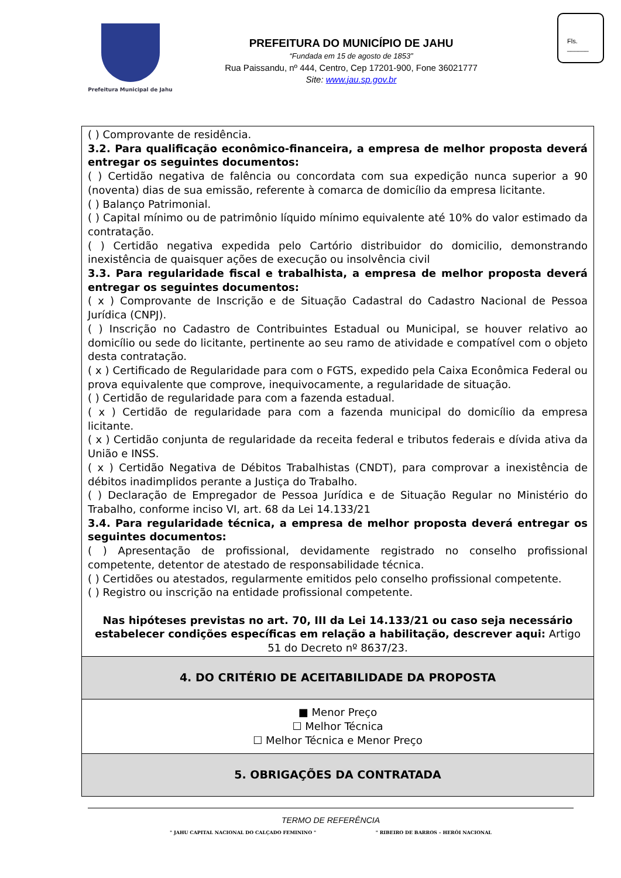Prefeitura Municipal de Jahu
PREFEITURA DO MUNICÍPIO DE JAHU
“Fundada em 15 de agosto de 1853”
Rua Paissandu, nº 444, Centro, Cep 17201-900, Fone 36021777
Site: www.jau.sp.gov.br
Fls.
______
| ( ) Comprovante de residência. 3.2. Para qualificação econômico-financeira, a empresa de melhor proposta deverá entregar os seguintes documentos: ( ) Certidão negativa de falência ou concordata com sua expedição nunca superior a 90 (noventa) dias de sua emissão, referente à comarca de domicílio da empresa licitante. ( ) Balanço Patrimonial. ( ) Capital mínimo ou de patrimônio líquido mínimo equivalente até 10% do valor estimado da contratação. ( ) Certidão negativa expedida pelo Cartório distribuidor do domicilio, demonstrando inexistência de quaisquer ações de execução ou insolvência civil 3.3. Para regularidade fiscal e trabalhista, a empresa de melhor proposta deverá entregar os seguintes documentos: ( x ) Comprovante de Inscrição e de Situação Cadastral do Cadastro Nacional de Pessoa Jurídica (CNPJ). ( ) Inscrição no Cadastro de Contribuintes Estadual ou Municipal, se houver relativo ao domicílio ou sede do licitante, pertinente ao seu ramo de atividade e compatível com o objeto desta contratação. ( x ) Certificado de Regularidade para com o FGTS, expedido pela Caixa Econômica Federal ou prova equivalente que comprove, inequivocamente, a regularidade de situação. ( ) Certidão de regularidade para com a fazenda estadual. ( x ) Certidão de regularidade para com a fazenda municipal do domicílio da empresa licitante. ( x ) Certidão conjunta de regularidade da receita federal e tributos federais e dívida ativa da União e INSS. ( x ) Certidão Negativa de Débitos Trabalhistas (CNDT), para comprovar a inexistência de débitos inadimplidos perante a Justiça do Trabalho. ( ) Declaração de Empregador de Pessoa Jurídica e de Situação Regular no Ministério do Trabalho, conforme inciso VI, art. 68 da Lei 14.133/21 3.4. Para regularidade técnica, a empresa de melhor proposta deverá entregar os seguintes documentos: ( ) Apresentação de profissional, devidamente registrado no conselho profissional competente, detentor de atestado de responsabilidade técnica. ( ) Certidões ou atestados, regularmente emitidos pelo conselho profissional competente. ( ) Registro ou inscrição na entidade profissional competente. Nas hipóteses previstas no art. 70, III da Lei 14.133/21 ou caso seja necessário estabelecer condições específicas em relação a habilitação, descrever aqui: Artigo 51 do Decreto nº 8637/23. |
| 4. DO CRITÉRIO DE ACEITABILIDADE DA PROPOSTA |
| ■ Menor Preço ☐ Melhor Técnica ☐ Melhor Técnica e Menor Preço |
| 5. OBRIGAÇÕES DA CONTRATADA |
TERMO DE REFERÊNCIA
" JAHU CAPITAL NACIONAL DO CALÇADO FEMININO " " RIBEIRO DE BARROS – HERÓI NACIONAL